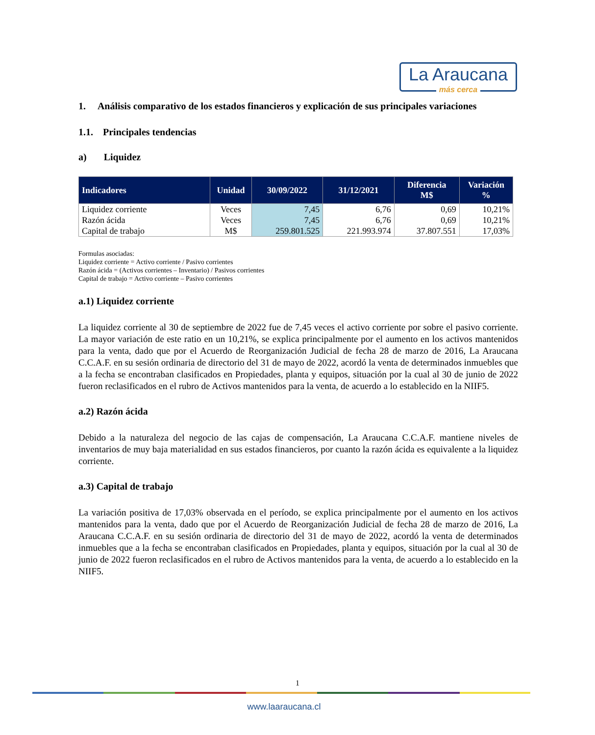La Araucana
más cerca
1. Análisis comparativo de los estados financieros y explicación de sus principales variaciones
1.1. Principales tendencias
a) Liquidez
| Indicadores | Unidad | 30/09/2022 | 31/12/2021 | Diferencia M$ | Variación % |
| --- | --- | --- | --- | --- | --- |
| Liquidez corriente | Veces | 7,45 | 6,76 | 0,69 | 10,21% |
| Razón ácida | Veces | 7,45 | 6,76 | 0,69 | 10,21% |
| Capital de trabajo | M$ | 259.801.525 | 221.993.974 | 37.807.551 | 17,03% |
Formulas asociadas:
Liquidez corriente = Activo corriente / Pasivo corrientes
Razón ácida = (Activos corrientes – Inventario) / Pasivos corrientes
Capital de trabajo = Activo corriente – Pasivo corrientes
a.1) Liquidez corriente
La liquidez corriente al 30 de septiembre de 2022 fue de 7,45 veces el activo corriente por sobre el pasivo corriente. La mayor variación de este ratio en un 10,21%, se explica principalmente por el aumento en los activos mantenidos para la venta, dado que por el Acuerdo de Reorganización Judicial de fecha 28 de marzo de 2016, La Araucana C.C.A.F. en su sesión ordinaria de directorio del 31 de mayo de 2022, acordó la venta de determinados inmuebles que a la fecha se encontraban clasificados en Propiedades, planta y equipos, situación por la cual al 30 de junio de 2022 fueron reclasificados en el rubro de Activos mantenidos para la venta, de acuerdo a lo establecido en la NIIF5.
a.2) Razón ácida
Debido a la naturaleza del negocio de las cajas de compensación, La Araucana C.C.A.F. mantiene niveles de inventarios de muy baja materialidad en sus estados financieros, por cuanto la razón ácida es equivalente a la liquidez corriente.
a.3) Capital de trabajo
La variación positiva de 17,03% observada en el período, se explica principalmente por el aumento en los activos mantenidos para la venta, dado que por el Acuerdo de Reorganización Judicial de fecha 28 de marzo de 2016, La Araucana C.C.A.F. en su sesión ordinaria de directorio del 31 de mayo de 2022, acordó la venta de determinados inmuebles que a la fecha se encontraban clasificados en Propiedades, planta y equipos, situación por la cual al 30 de junio de 2022 fueron reclasificados en el rubro de Activos mantenidos para la venta, de acuerdo a lo establecido en la NIIF5.
1
www.laaraucana.cl